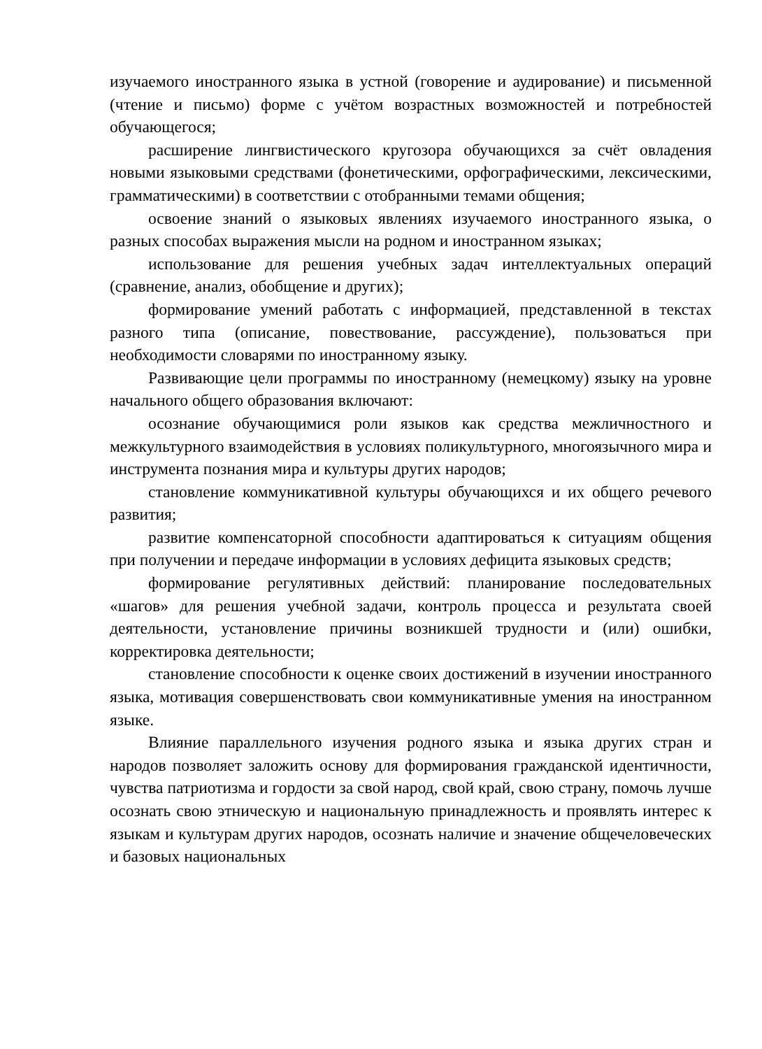изучаемого иностранного языка в устной (говорение и аудирование) и письменной (чтение и письмо) форме с учётом возрастных возможностей и потребностей обучающегося;
расширение лингвистического кругозора обучающихся за счёт овладения новыми языковыми средствами (фонетическими, орфографическими, лексическими, грамматическими) в соответствии с отобранными темами общения;
освоение знаний о языковых явлениях изучаемого иностранного языка, о разных способах выражения мысли на родном и иностранном языках;
использование для решения учебных задач интеллектуальных операций (сравнение, анализ, обобщение и других);
формирование умений работать с информацией, представленной в текстах разного типа (описание, повествование, рассуждение), пользоваться при необходимости словарями по иностранному языку.
Развивающие цели программы по иностранному (немецкому) языку на уровне начального общего образования включают:
осознание обучающимися роли языков как средства межличностного и межкультурного взаимодействия в условиях поликультурного, многоязычного мира и инструмента познания мира и культуры других народов;
становление коммуникативной культуры обучающихся и их общего речевого развития;
развитие компенсаторной способности адаптироваться к ситуациям общения при получении и передаче информации в условиях дефицита языковых средств;
формирование регулятивных действий: планирование последовательных «шагов» для решения учебной задачи, контроль процесса и результата своей деятельности, установление причины возникшей трудности и (или) ошибки, корректировка деятельности;
становление способности к оценке своих достижений в изучении иностранного языка, мотивация совершенствовать свои коммуникативные умения на иностранном языке.
Влияние параллельного изучения родного языка и языка других стран и народов позволяет заложить основу для формирования гражданской идентичности, чувства патриотизма и гордости за свой народ, свой край, свою страну, помочь лучше осознать свою этническую и национальную принадлежность и проявлять интерес к языкам и культурам других народов, осознать наличие и значение общечеловеческих и базовых национальных